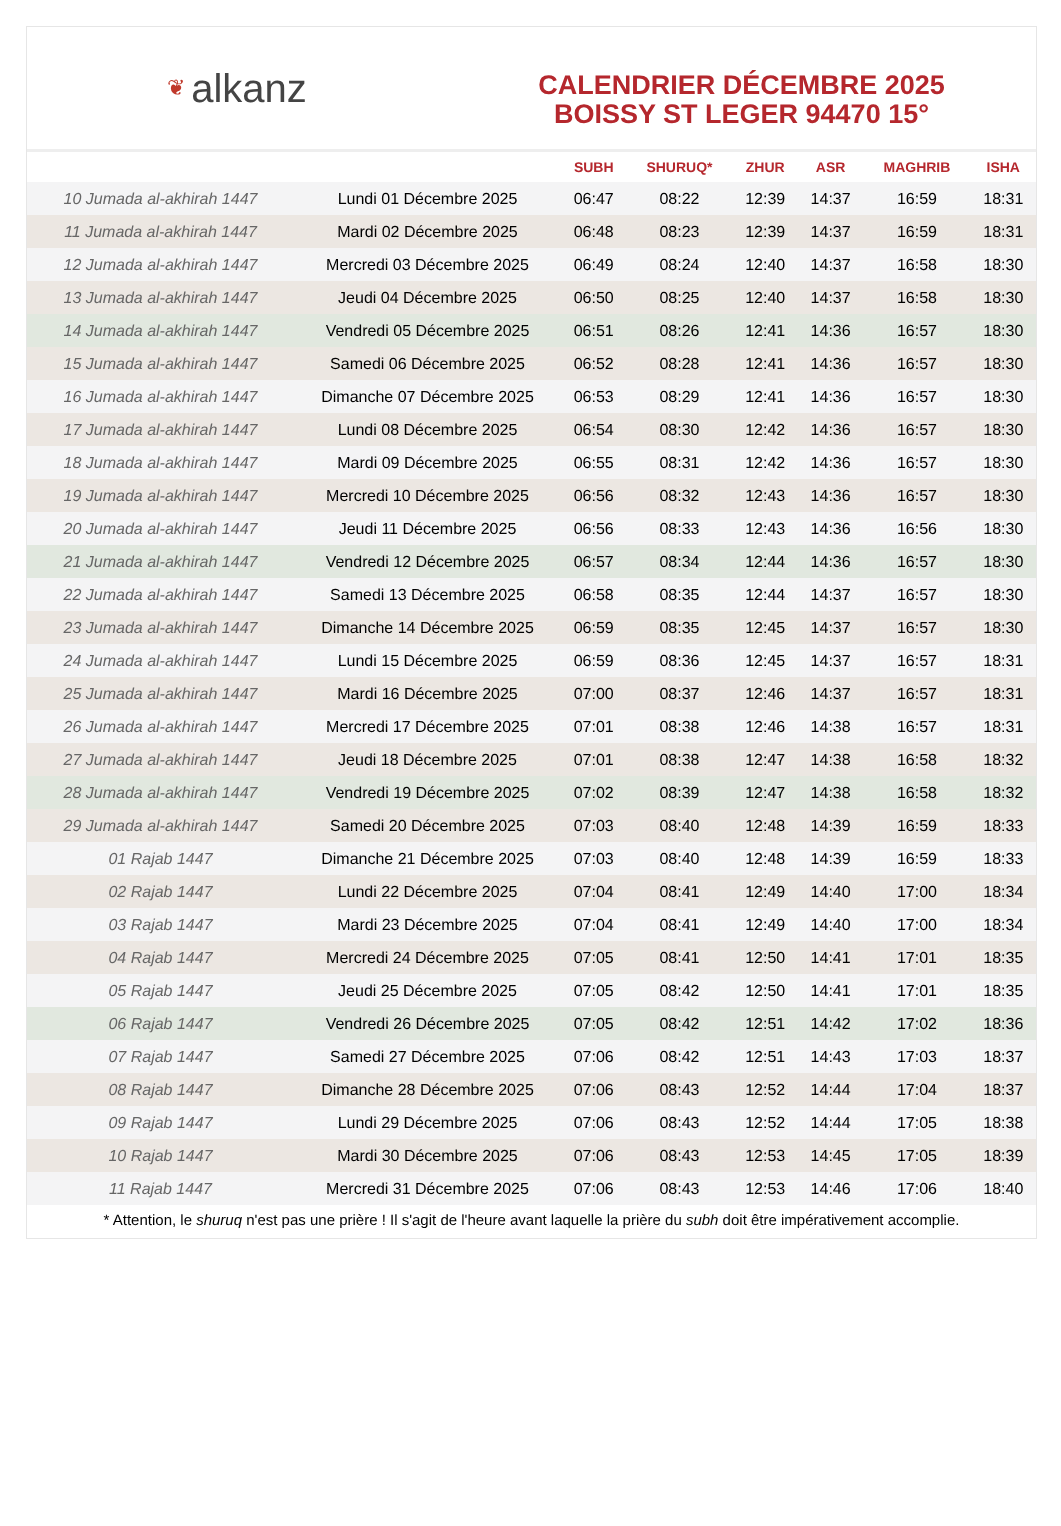❦ alkanz
CALENDRIER DÉCEMBRE 2025
BOISSY ST LEGER 94470 15°
| | | SUBH | SHURUQ* | ZHUR | ASR | MAGHRIB | ISHA |
| --- | --- | --- | --- | --- | --- | --- | --- |
| 10 Jumada al-akhirah 1447 | Lundi 01 Décembre 2025 | 06:47 | 08:22 | 12:39 | 14:37 | 16:59 | 18:31 |
| 11 Jumada al-akhirah 1447 | Mardi 02 Décembre 2025 | 06:48 | 08:23 | 12:39 | 14:37 | 16:59 | 18:31 |
| 12 Jumada al-akhirah 1447 | Mercredi 03 Décembre 2025 | 06:49 | 08:24 | 12:40 | 14:37 | 16:58 | 18:30 |
| 13 Jumada al-akhirah 1447 | Jeudi 04 Décembre 2025 | 06:50 | 08:25 | 12:40 | 14:37 | 16:58 | 18:30 |
| 14 Jumada al-akhirah 1447 | Vendredi 05 Décembre 2025 | 06:51 | 08:26 | 12:41 | 14:36 | 16:57 | 18:30 |
| 15 Jumada al-akhirah 1447 | Samedi 06 Décembre 2025 | 06:52 | 08:28 | 12:41 | 14:36 | 16:57 | 18:30 |
| 16 Jumada al-akhirah 1447 | Dimanche 07 Décembre 2025 | 06:53 | 08:29 | 12:41 | 14:36 | 16:57 | 18:30 |
| 17 Jumada al-akhirah 1447 | Lundi 08 Décembre 2025 | 06:54 | 08:30 | 12:42 | 14:36 | 16:57 | 18:30 |
| 18 Jumada al-akhirah 1447 | Mardi 09 Décembre 2025 | 06:55 | 08:31 | 12:42 | 14:36 | 16:57 | 18:30 |
| 19 Jumada al-akhirah 1447 | Mercredi 10 Décembre 2025 | 06:56 | 08:32 | 12:43 | 14:36 | 16:57 | 18:30 |
| 20 Jumada al-akhirah 1447 | Jeudi 11 Décembre 2025 | 06:56 | 08:33 | 12:43 | 14:36 | 16:56 | 18:30 |
| 21 Jumada al-akhirah 1447 | Vendredi 12 Décembre 2025 | 06:57 | 08:34 | 12:44 | 14:36 | 16:57 | 18:30 |
| 22 Jumada al-akhirah 1447 | Samedi 13 Décembre 2025 | 06:58 | 08:35 | 12:44 | 14:37 | 16:57 | 18:30 |
| 23 Jumada al-akhirah 1447 | Dimanche 14 Décembre 2025 | 06:59 | 08:35 | 12:45 | 14:37 | 16:57 | 18:30 |
| 24 Jumada al-akhirah 1447 | Lundi 15 Décembre 2025 | 06:59 | 08:36 | 12:45 | 14:37 | 16:57 | 18:31 |
| 25 Jumada al-akhirah 1447 | Mardi 16 Décembre 2025 | 07:00 | 08:37 | 12:46 | 14:37 | 16:57 | 18:31 |
| 26 Jumada al-akhirah 1447 | Mercredi 17 Décembre 2025 | 07:01 | 08:38 | 12:46 | 14:38 | 16:57 | 18:31 |
| 27 Jumada al-akhirah 1447 | Jeudi 18 Décembre 2025 | 07:01 | 08:38 | 12:47 | 14:38 | 16:58 | 18:32 |
| 28 Jumada al-akhirah 1447 | Vendredi 19 Décembre 2025 | 07:02 | 08:39 | 12:47 | 14:38 | 16:58 | 18:32 |
| 29 Jumada al-akhirah 1447 | Samedi 20 Décembre 2025 | 07:03 | 08:40 | 12:48 | 14:39 | 16:59 | 18:33 |
| 01 Rajab 1447 | Dimanche 21 Décembre 2025 | 07:03 | 08:40 | 12:48 | 14:39 | 16:59 | 18:33 |
| 02 Rajab 1447 | Lundi 22 Décembre 2025 | 07:04 | 08:41 | 12:49 | 14:40 | 17:00 | 18:34 |
| 03 Rajab 1447 | Mardi 23 Décembre 2025 | 07:04 | 08:41 | 12:49 | 14:40 | 17:00 | 18:34 |
| 04 Rajab 1447 | Mercredi 24 Décembre 2025 | 07:05 | 08:41 | 12:50 | 14:41 | 17:01 | 18:35 |
| 05 Rajab 1447 | Jeudi 25 Décembre 2025 | 07:05 | 08:42 | 12:50 | 14:41 | 17:01 | 18:35 |
| 06 Rajab 1447 | Vendredi 26 Décembre 2025 | 07:05 | 08:42 | 12:51 | 14:42 | 17:02 | 18:36 |
| 07 Rajab 1447 | Samedi 27 Décembre 2025 | 07:06 | 08:42 | 12:51 | 14:43 | 17:03 | 18:37 |
| 08 Rajab 1447 | Dimanche 28 Décembre 2025 | 07:06 | 08:43 | 12:52 | 14:44 | 17:04 | 18:37 |
| 09 Rajab 1447 | Lundi 29 Décembre 2025 | 07:06 | 08:43 | 12:52 | 14:44 | 17:05 | 18:38 |
| 10 Rajab 1447 | Mardi 30 Décembre 2025 | 07:06 | 08:43 | 12:53 | 14:45 | 17:05 | 18:39 |
| 11 Rajab 1447 | Mercredi 31 Décembre 2025 | 07:06 | 08:43 | 12:53 | 14:46 | 17:06 | 18:40 |
* Attention, le shuruq n'est pas une prière ! Il s'agit de l'heure avant laquelle la prière du subh doit être impérativement accomplie.